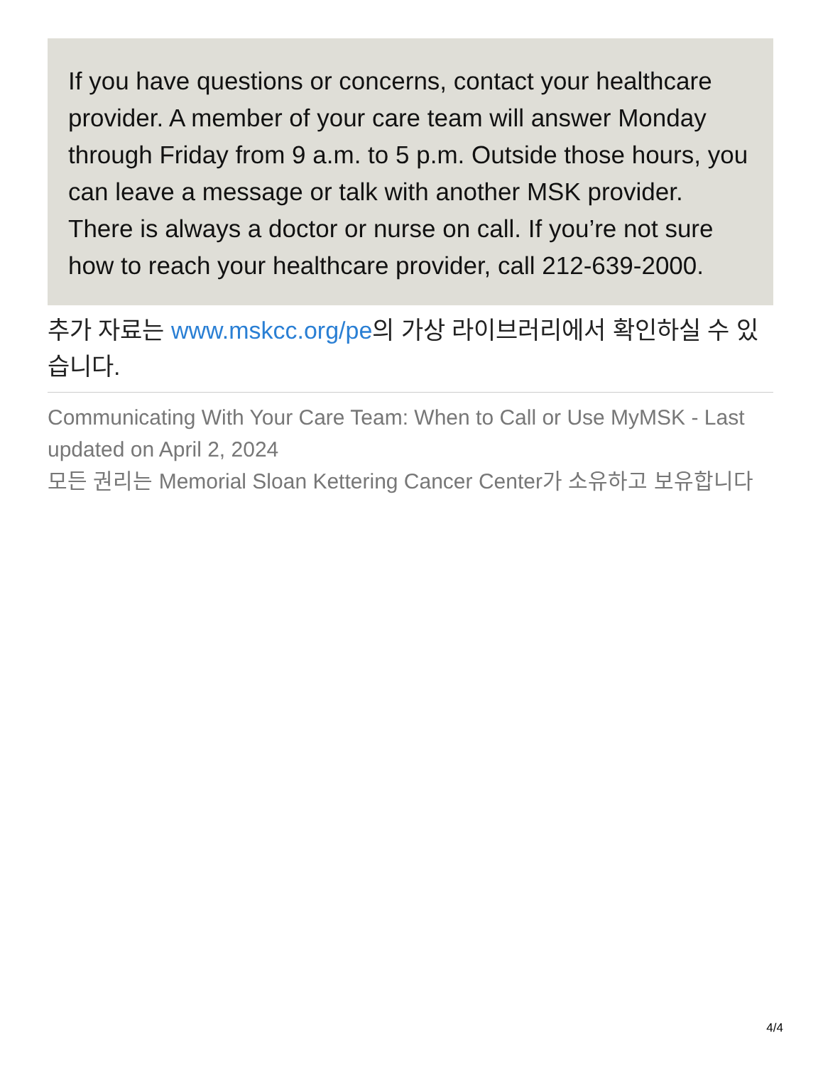If you have questions or concerns, contact your healthcare provider. A member of your care team will answer Monday through Friday from 9 a.m. to 5 p.m. Outside those hours, you can leave a message or talk with another MSK provider. There is always a doctor or nurse on call. If you’re not sure how to reach your healthcare provider, call 212-639-2000.
추가 자료는 www.mskcc.org/pe의 가상 라이브러리에서 확인하실 수 있습니다.
Communicating With Your Care Team: When to Call or Use MyMSK - Last updated on April 2, 2024
모든 권리는 Memorial Sloan Kettering Cancer Center가 소유하고 보유합니다
4/4